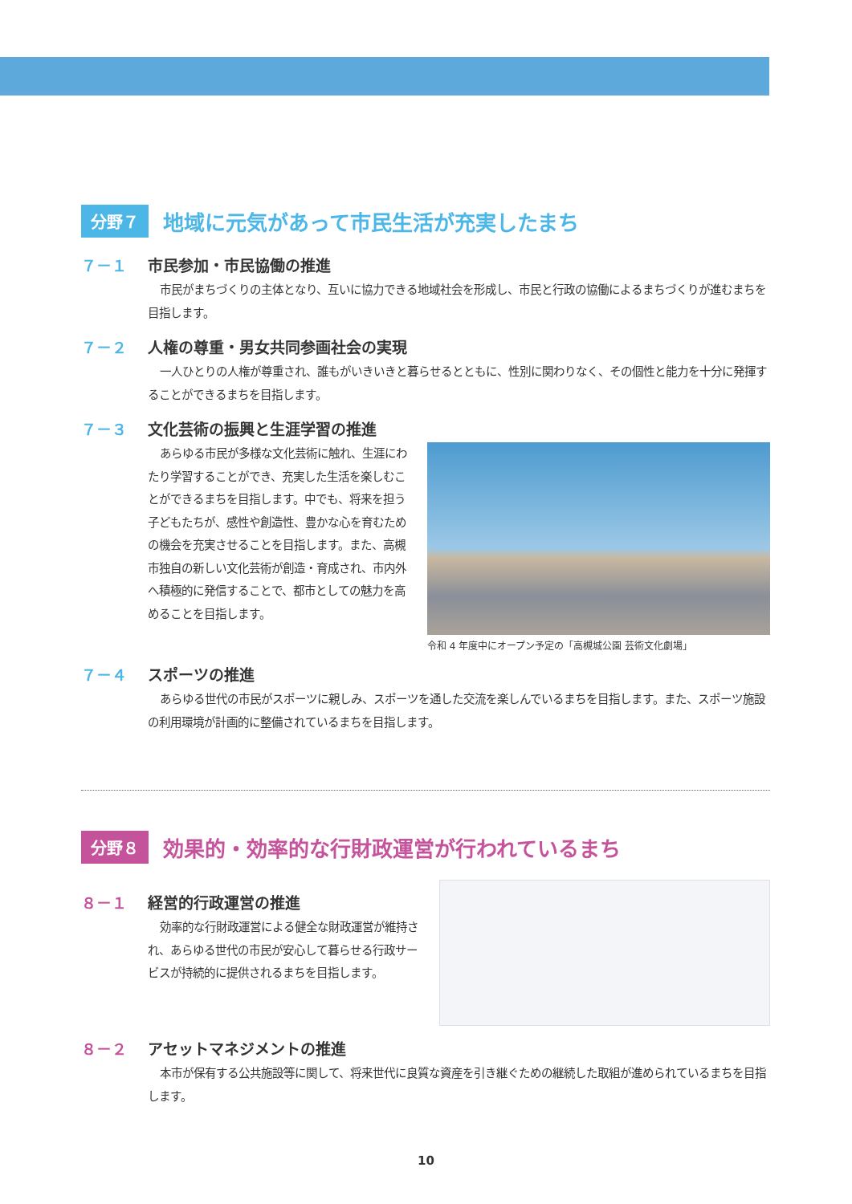分野７ 地域に元気があって市民生活が充実したまち
７－１ 市民参加・市民協働の推進
市民がまちづくりの主体となり、互いに協力できる地域社会を形成し、市民と行政の協働によるまちづくりが進むまちを目指します。
７－２ 人権の尊重・男女共同参画社会の実現
一人ひとりの人権が尊重され、誰もがいきいきと暮らせるとともに、性別に関わりなく、その個性と能力を十分に発揮することができるまちを目指します。
７－３ 文化芸術の振興と生涯学習の推進
あらゆる市民が多様な文化芸術に触れ、生涯にわたり学習することができ、充実した生活を楽しむことができるまちを目指します。中でも、将来を担う子どもたちが、感性や創造性、豊かな心を育むための機会を充実させることを目指します。また、高槻市独自の新しい文化芸術が創造・育成され、市内外へ積極的に発信することで、都市としての魅力を高めることを目指します。
令和 4 年度中にオープン予定の「高槻城公園 芸術文化劇場」
７－４ スポーツの推進
あらゆる世代の市民がスポーツに親しみ、スポーツを通した交流を楽しんでいるまちを目指します。また、スポーツ施設の利用環境が計画的に整備されているまちを目指します。
分野８ 効果的・効率的な行財政運営が行われているまち
８－１ 経営的行政運営の推進
効率的な行財政運営による健全な財政運営が維持され、あらゆる世代の市民が安心して暮らせる行政サービスが持続的に提供されるまちを目指します。
８－２ アセットマネジメントの推進
本市が保有する公共施設等に関して、将来世代に良質な資産を引き継ぐための継続した取組が進められているまちを目指します。
10